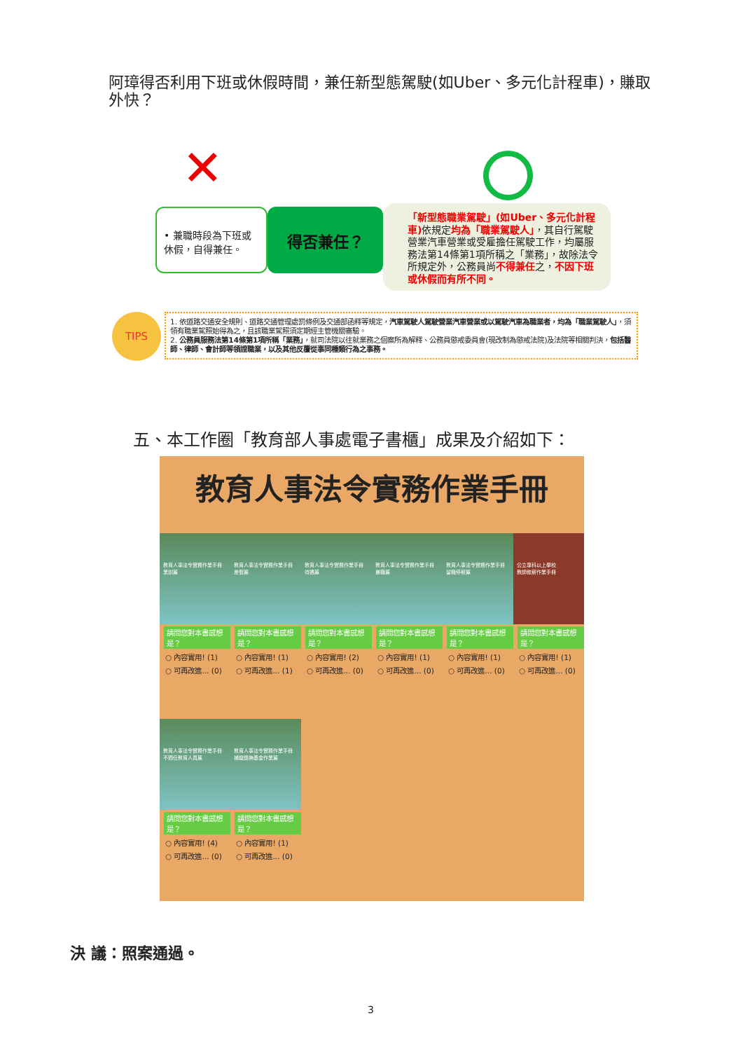阿璋得否利用下班或休假時間，兼任新型態駕駛(如Uber、多元化計程車)，賺取外快？
✕
• 兼職時段為下班或休假，自得兼任。
得否兼任？
「新型態職業駕駛」(如Uber、多元化計程車) 依規定均為「職業駕駛人」，其自行駕駛營業汽車營業或受雇擔任駕駛工作，均屬服務法第14條第1項所稱之「業務」，故除法令所規定外，公務員尚不得兼任之，不因下班或休假而有所不同。
TIPS
1. 依道路交通安全規則、道路交通管理處罰條例及交通部函釋等規定，汽車駕駛人駕駛營業汽車營業或以駕駛汽車為職業者，均為「職業駕駛人」，須領有職業駕照始得為之，且該職業駕照須定期經主管機關審驗。
2. 公務員服務法第14條第1項所稱「業務」，就司法院以往就業務之個案所為解釋、公務員懲戒委員會(現改制為懲戒法院)及法院等相關判決，包括醫師、律師、會計師等領證職業，以及其他反覆從事同種類行為之事務。
五、本工作圈「教育部人事處電子書櫃」成果及介紹如下：
教育人事法令實務作業手冊
教育人事法令實務作業手冊
業訓篇
請問您對本書感想是？
○ 內容實用! (1)
○ 可再改進... (0)
教育人事法令實務作業手冊
差假篇
請問您對本書感想是？
○ 內容實用! (1)
○ 可再改進... (1)
教育人事法令實務作業手冊
待遇篇
請問您對本書感想是？
○ 內容實用! (2)
○ 可再改進... (0)
教育人事法令實務作業手冊
兼職篇
請問您對本書感想是？
○ 內容實用! (1)
○ 可再改進... (0)
教育人事法令實務作業手冊
留職停薪篇
請問您對本書感想是？
○ 內容實用! (1)
○ 可再改進... (0)
公立專科以上學校
教師敘薪作業手冊
請問您對本書感想是？
○ 內容實用! (1)
○ 可再改進... (0)
教育人事法令實務作業手冊
不適任教育人員篇
請問您對本書感想是？
○ 內容實用! (4)
○ 可再改進... (0)
教育人事法令實務作業手冊
補繳退撫基金作業篇
請問您對本書感想是？
○ 內容實用! (1)
○ 可再改進... (0)
決 議：照案通過。
3